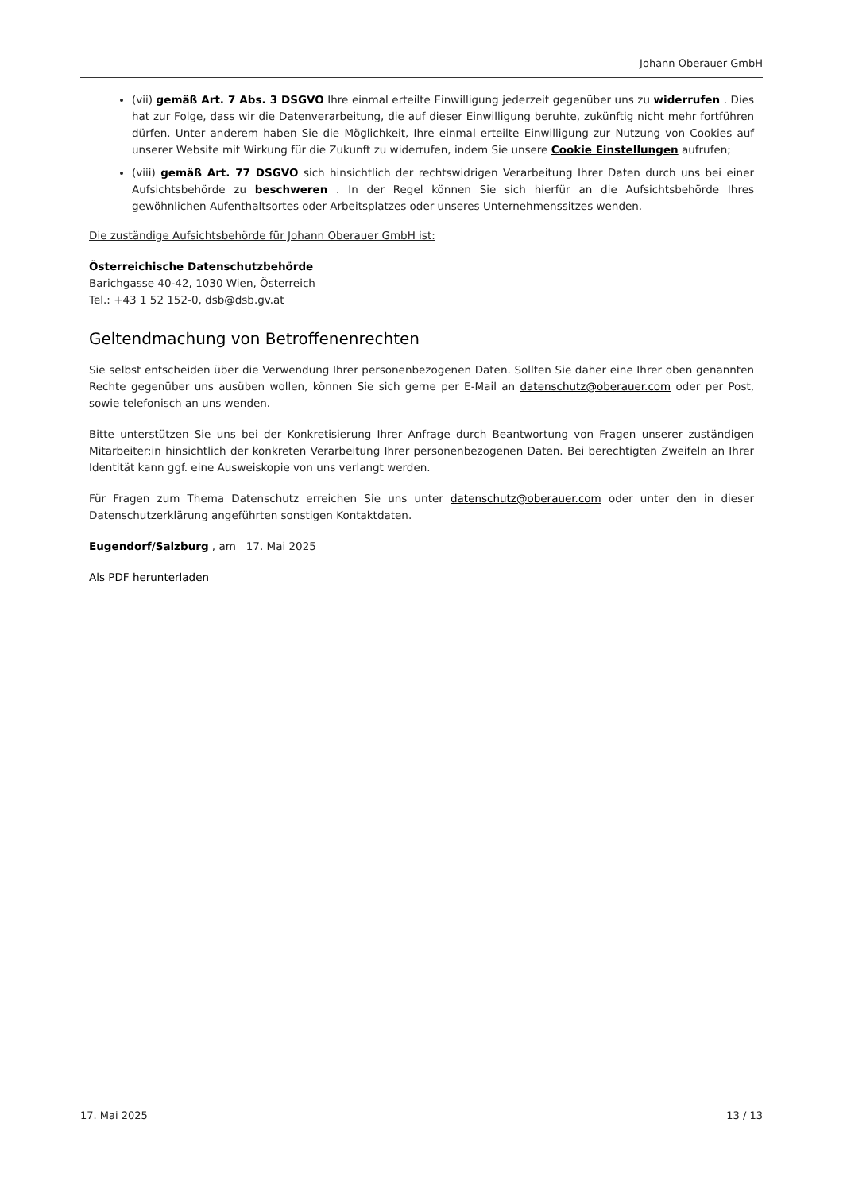Johann Oberauer GmbH
(vii) gemäß Art. 7 Abs. 3 DSGVO Ihre einmal erteilte Einwilligung jederzeit gegenüber uns zu widerrufen . Dies hat zur Folge, dass wir die Datenverarbeitung, die auf dieser Einwilligung beruhte, zukünftig nicht mehr fortführen dürfen. Unter anderem haben Sie die Möglichkeit, Ihre einmal erteilte Einwilligung zur Nutzung von Cookies auf unserer Website mit Wirkung für die Zukunft zu widerrufen, indem Sie unsere Cookie Einstellungen aufrufen;
(viii) gemäß Art. 77 DSGVO sich hinsichtlich der rechtswidrigen Verarbeitung Ihrer Daten durch uns bei einer Aufsichtsbehörde zu beschweren . In der Regel können Sie sich hierfür an die Aufsichtsbehörde Ihres gewöhnlichen Aufenthaltsortes oder Arbeitsplatzes oder unseres Unternehmenssitzes wenden.
Die zuständige Aufsichtsbehörde für Johann Oberauer GmbH ist:
Österreichische Datenschutzbehörde
Barichgasse 40-42, 1030 Wien, Österreich
Tel.: +43 1 52 152-0, dsb@dsb.gv.at
Geltendmachung von Betroffenenrechten
Sie selbst entscheiden über die Verwendung Ihrer personenbezogenen Daten. Sollten Sie daher eine Ihrer oben genannten Rechte gegenüber uns ausüben wollen, können Sie sich gerne per E-Mail an datenschutz@oberauer.com oder per Post, sowie telefonisch an uns wenden.
Bitte unterstützen Sie uns bei der Konkretisierung Ihrer Anfrage durch Beantwortung von Fragen unserer zuständigen Mitarbeiter:in hinsichtlich der konkreten Verarbeitung Ihrer personenbezogenen Daten. Bei berechtigten Zweifeln an Ihrer Identität kann ggf. eine Ausweiskopie von uns verlangt werden.
Für Fragen zum Thema Datenschutz erreichen Sie uns unter datenschutz@oberauer.com oder unter den in dieser Datenschutzerklärung angeführten sonstigen Kontaktdaten.
Eugendorf/Salzburg , am 17. Mai 2025
Als PDF herunterladen
17. Mai 2025 13 / 13